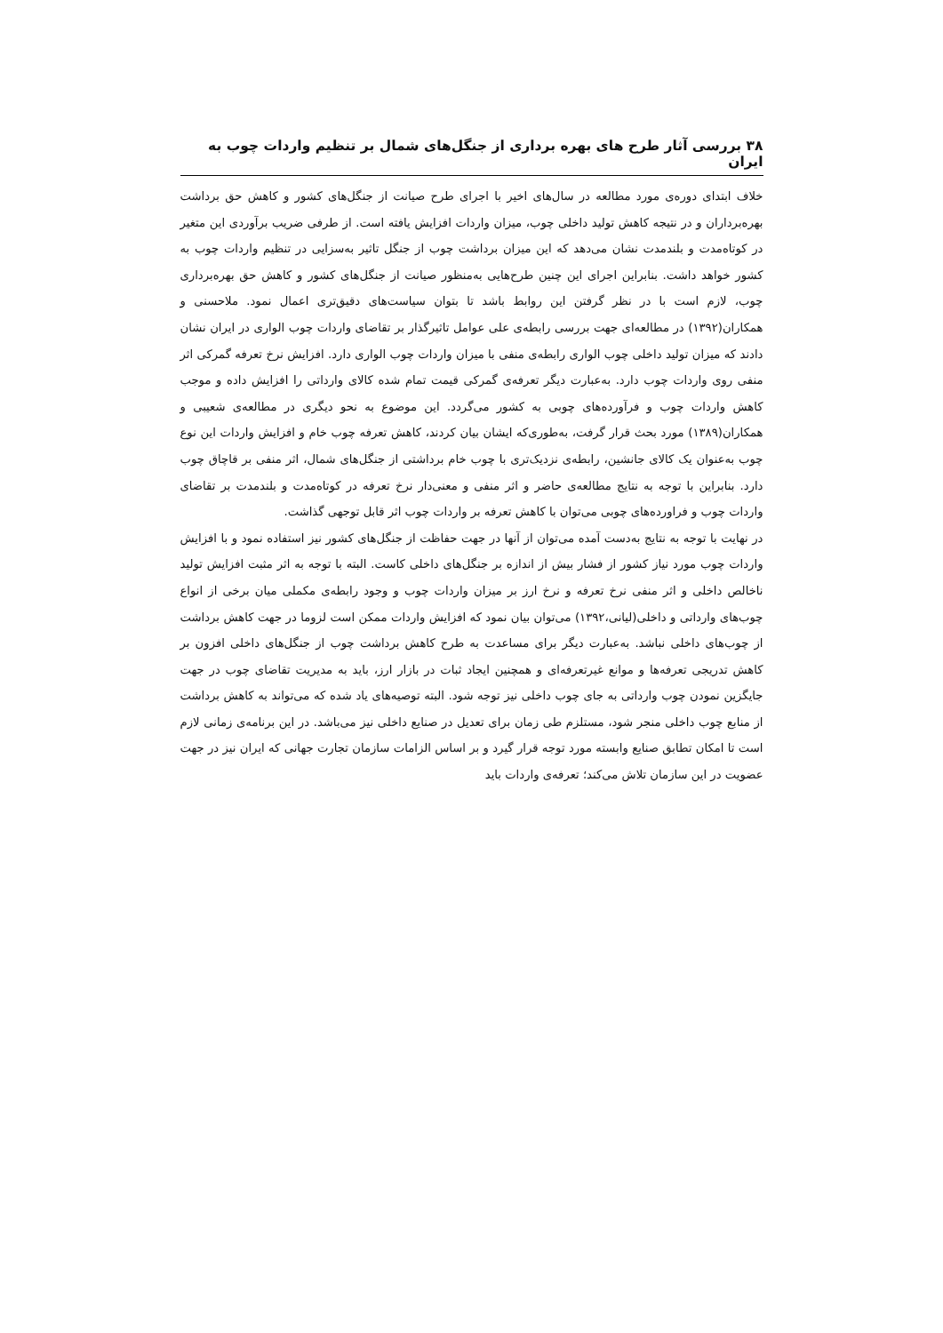۳۸ بررسی آثار طرح های بهره برداری از جنگل‌های شمال بر تنظیم واردات چوب به ایران
خلاف ابتدای دوره‌ی مورد مطالعه در سال‌های اخیر با اجرای طرح صیانت از جنگل‌های کشور و کاهش حق برداشت بهره‌برداران و در نتیجه کاهش تولید داخلی چوب، میزان واردات افزایش یافته است. از طرفی ضریب برآوردی این متغیر در کوتاه‌مدت و بلندمدت نشان می‌دهد که این میزان برداشت چوب از جنگل تاثیر به‌سزایی در تنظیم واردات چوب به کشور خواهد داشت. بنابراین اجرای این چنین طرح‌هایی به‌منظور صیانت از جنگل‌های کشور و کاهش حق بهره‌برداری چوب، لازم است با در نظر گرفتن این روابط باشد تا بتوان سیاست‌های دقیق‌تری اعمال نمود. ملاحسنی و همکاران(۱۳۹۲) در مطالعه‌ای جهت بررسی رابطه‌ی علی عوامل تاثیرگذار بر تقاضای واردات چوب الواری در ایران نشان دادند که میزان تولید داخلی چوب الواری رابطه‌ی منفی با میزان واردات چوب الواری دارد. افزایش نرخ تعرفه گمرکی اثر منفی روی واردات چوب دارد. به‌عبارت دیگر تعرفه‌ی گمرکی قیمت تمام شده کالای وارداتی را افزایش داده و موجب کاهش واردات چوب و فرآورده‌های چوبی به کشور می‌گردد. این موضوع به نحو دیگری در مطالعه‌ی شعیبی و همکاران(۱۳۸۹) مورد بحث قرار گرفت، به‌طوری‌که ایشان بیان کردند، کاهش تعرفه چوب خام و افزایش واردات این نوع چوب به‌عنوان یک کالای جانشین، رابطه‌ی نزدیک‌تری با چوب خام برداشتی از جنگل‌های شمال، اثر منفی بر قاچاق چوب دارد. بنابراین با توجه به نتایج مطالعه‌ی حاضر و اثر منفی و معنی‌دار نرخ تعرفه در کوتاه‌مدت و بلندمدت بر تقاضای واردات چوب و فراورده‌های چوبی می‌توان با کاهش تعرفه بر واردات چوب اثر قابل توجهی گذاشت.
در نهایت با توجه به نتایج به‌دست آمده می‌توان از آنها در جهت حفاظت از جنگل‌های کشور نیز استفاده نمود و با افزایش واردات چوب مورد نیاز کشور از فشار بیش از اندازه بر جنگل‌های داخلی کاست. البته با توجه به اثر مثبت افزایش تولید ناخالص داخلی و اثر منفی نرخ تعرفه و نرخ ارز بر میزان واردات چوب و وجود رابطه‌ی مکملی میان برخی از انواع چوب‌های وارداتی و داخلی(لیانی،۱۳۹۲) می‌توان بیان نمود که افزایش واردات ممکن است لزوما در جهت کاهش برداشت از چوب‌های داخلی نباشد. به‌عبارت دیگر برای مساعدت به طرح کاهش برداشت چوب از جنگل‌های داخلی افزون بر کاهش تدریجی تعرفه‌ها و موانع غیرتعرفه‌ای و همچنین ایجاد ثبات در بازار ارز، باید به مدیریت تقاضای چوب در جهت جایگزین نمودن چوب وارداتی به جای چوب داخلی نیز توجه شود. البته توصیه‌های یاد شده که می‌تواند به کاهش برداشت از منابع چوب داخلی منجر شود، مستلزم طی زمان برای تعدیل در صنایع داخلی نیز می‌باشد. در این برنامه‌ی زمانی لازم است تا امکان تطابق صنایع وابسته مورد توجه قرار گیرد و بر اساس الزامات سازمان تجارت جهانی که ایران نیز در جهت عضویت در این سازمان تلاش می‌کند؛ تعرفه‌ی واردات باید